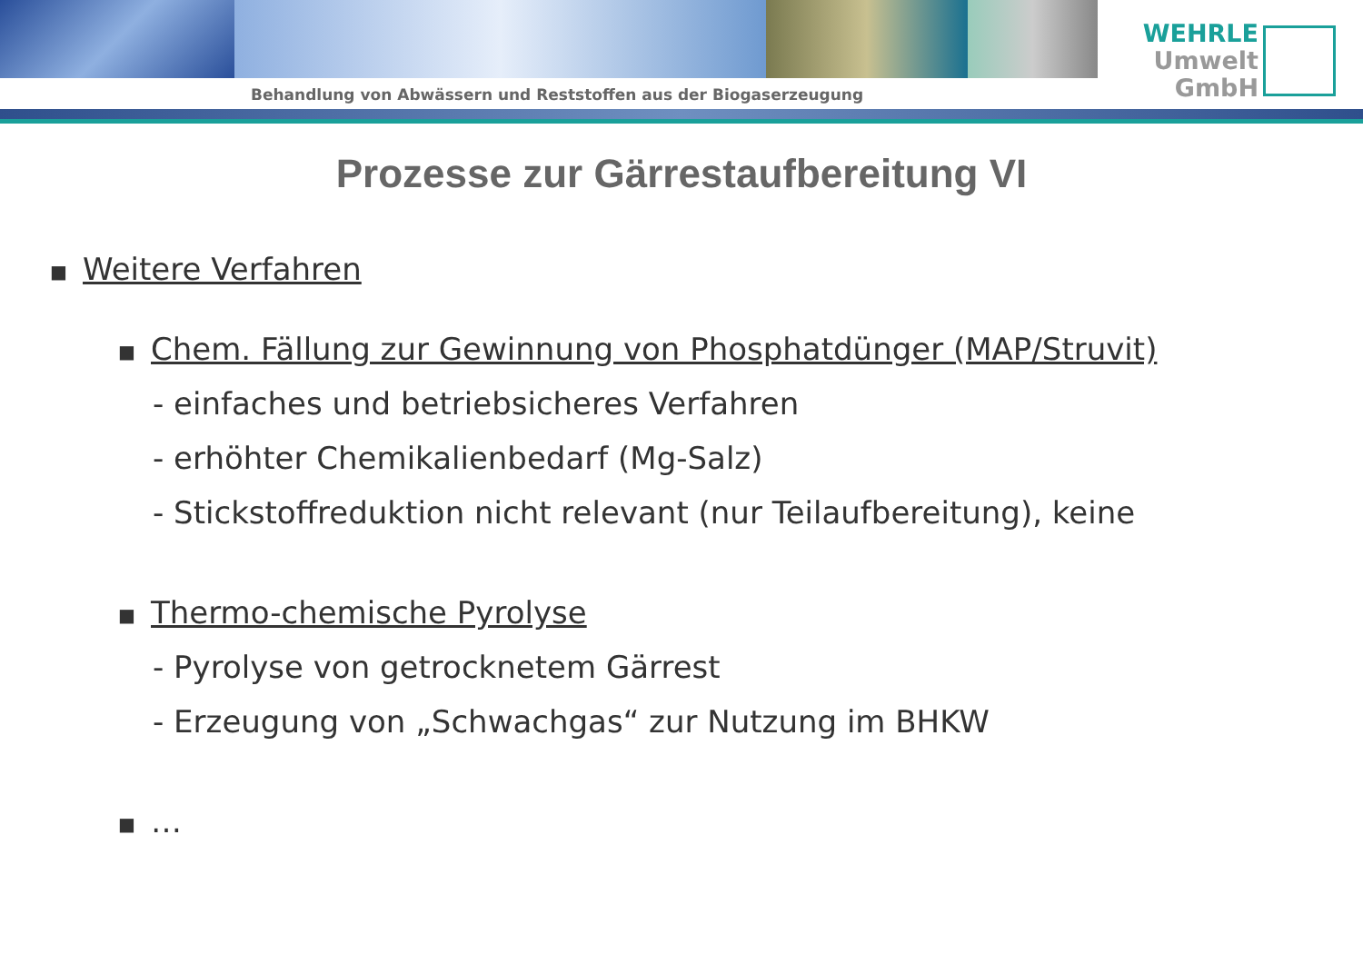Behandlung von Abwässern und Reststoffen aus der Biogaserzeugung
WEHRLE
Umwelt
GmbH
Prozesse zur Gärrestaufbereitung VI
■ Weitere Verfahren
■ Chem. Fällung zur Gewinnung von Phosphatdünger (MAP/Struvit)
- einfaches und betriebsicheres Verfahren
- erhöhter Chemikalienbedarf (Mg-Salz)
- Stickstoffreduktion nicht relevant (nur Teilaufbereitung), keine
■ Thermo-chemische Pyrolyse
- Pyrolyse von getrocknetem Gärrest
- Erzeugung von „Schwachgas“ zur Nutzung im BHKW
■ …